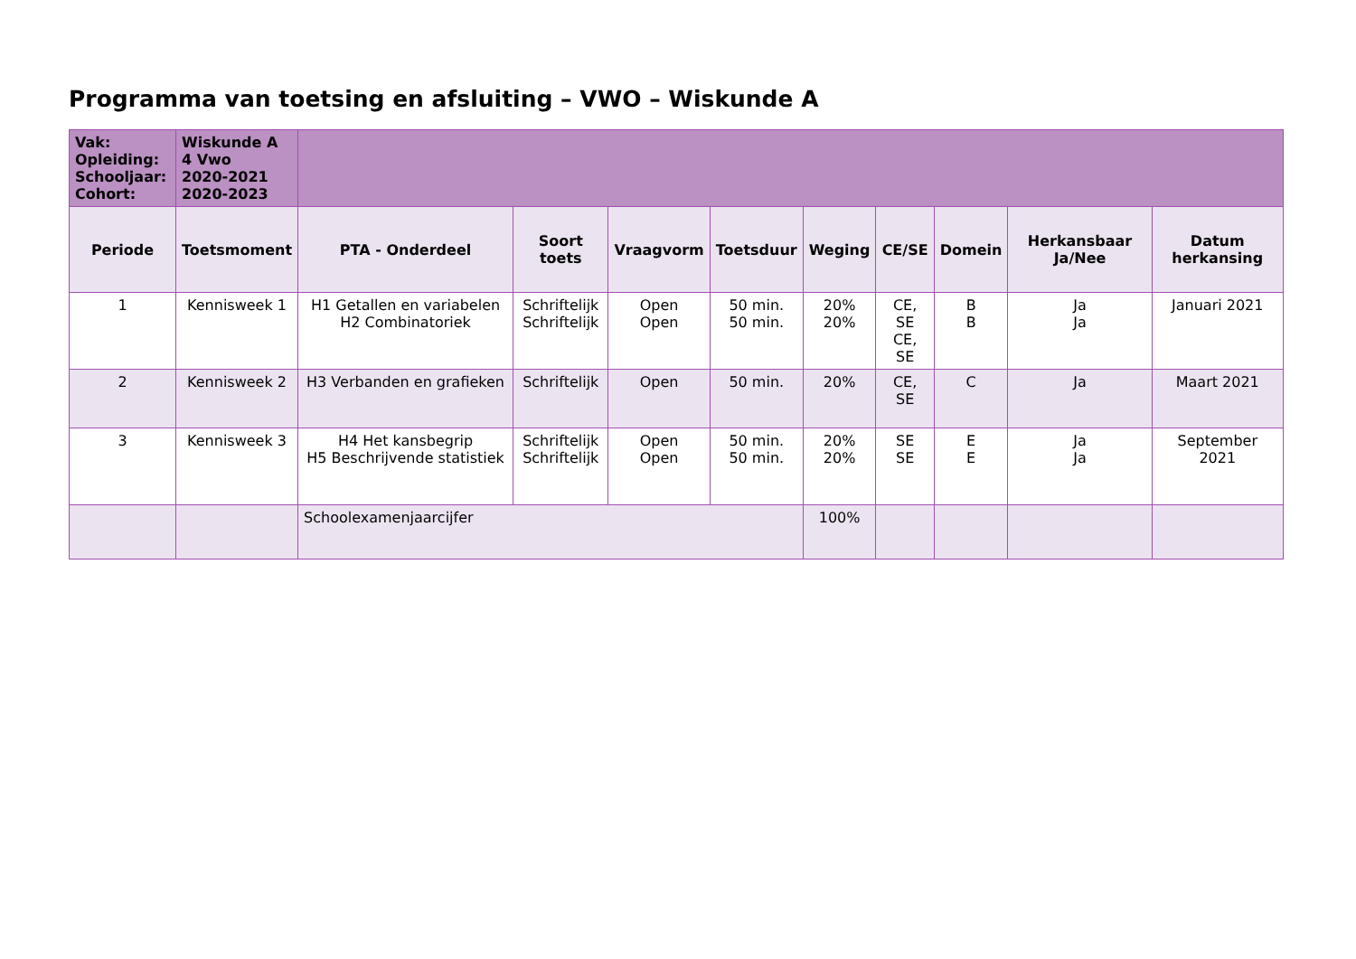Programma van toetsing en afsluiting – VWO – Wiskunde A
| Vak: Opleiding: Schooljaar: Cohort: | Wiskunde A 4 Vwo 2020-2021 2020-2023 | | | | | | | | | |
| Periode | Toetsmoment | PTA - Onderdeel | Soort toets | Vraagvorm | Toetsduur | Weging | CE/SE | Domein | Herkansbaar Ja/Nee | Datum herkansing |
| 1 | Kennisweek 1 | H1 Getallen en variabelen H2 Combinatoriek | Schriftelijk Schriftelijk | Open Open | 50 min. 50 min. | 20% 20% | CE, SE CE, SE | B B | Ja Ja | Januari 2021 |
| 2 | Kennisweek 2 | H3 Verbanden en grafieken | Schriftelijk | Open | 50 min. | 20% | CE, SE | C | Ja | Maart 2021 |
| 3 | Kennisweek 3 | H4 Het kansbegrip H5 Beschrijvende statistiek | Schriftelijk Schriftelijk | Open Open | 50 min. 50 min. | 20% 20% | SE SE | E E | Ja Ja | September 2021 |
| | | Schoolexamenjaarcijfer | | | | 100% | | | | |